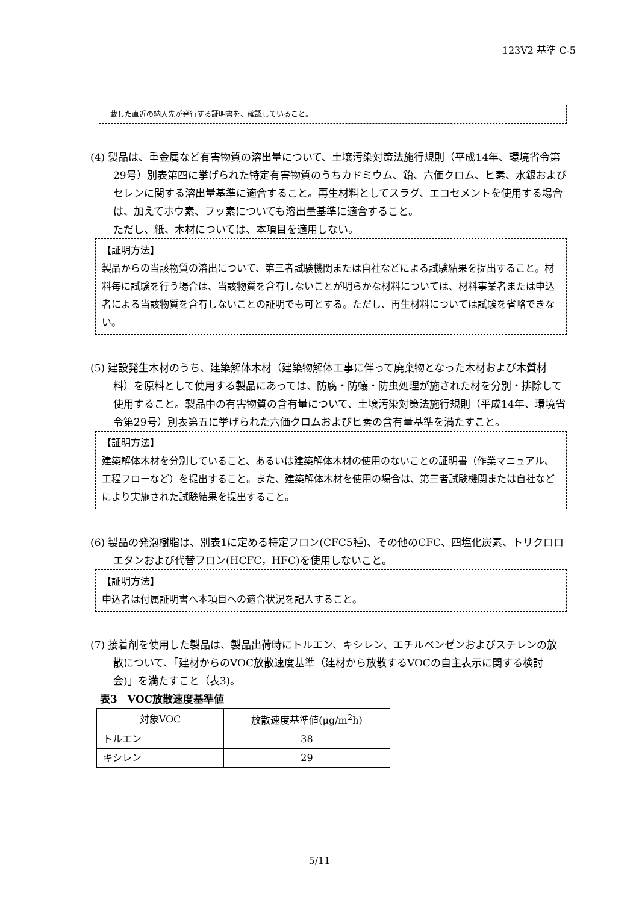123V2 基準 C-5
載した直近の納入先が発行する証明書を、確認していること。
(4) 製品は、重金属など有害物質の溶出量について、土壌汚染対策法施行規則（平成14年、環境省令第29号）別表第四に挙げられた特定有害物質のうちカドミウム、鉛、六価クロム、ヒ素、水銀およびセレンに関する溶出量基準に適合すること。再生材料としてスラグ、エコセメントを使用する場合は、加えてホウ素、フッ素についても溶出量基準に適合すること。
ただし、紙、木材については、本項目を適用しない。
【証明方法】
製品からの当該物質の溶出について、第三者試験機関または自社などによる試験結果を提出すること。材料毎に試験を行う場合は、当該物質を含有しないことが明らかな材料については、材料事業者または申込者による当該物質を含有しないことの証明でも可とする。ただし、再生材料については試験を省略できない。
(5) 建設発生木材のうち、建築解体木材（建築物解体工事に伴って廃棄物となった木材および木質材料）を原料として使用する製品にあっては、防腐・防蟻・防虫処理が施された材を分別・排除して使用すること。製品中の有害物質の含有量について、土壌汚染対策法施行規則（平成14年、環境省令第29号）別表第五に挙げられた六価クロムおよびヒ素の含有量基準を満たすこと。
【証明方法】
建築解体木材を分別していること、あるいは建築解体木材の使用のないことの証明書（作業マニュアル、工程フローなど）を提出すること。また、建築解体木材を使用の場合は、第三者試験機関または自社などにより実施された試験結果を提出すること。
(6) 製品の発泡樹脂は、別表1に定める特定フロン(CFC5種)、その他のCFC、四塩化炭素、トリクロロエタンおよび代替フロン(HCFC，HFC)を使用しないこと。
【証明方法】
申込者は付属証明書へ本項目への適合状況を記入すること。
(7) 接着剤を使用した製品は、製品出荷時にトルエン、キシレン、エチルベンゼンおよびスチレンの放散について、「建材からのVOC放散速度基準（建材から放散するVOCの自主表示に関する検討会)」を満たすこと（表3)。
表3　VOC放散速度基準値
| 対象VOC | 放散速度基準値(μg/m<sup>2</sup>h) |
| トルエン | 38 |
| キシレン | 29 |
5/11